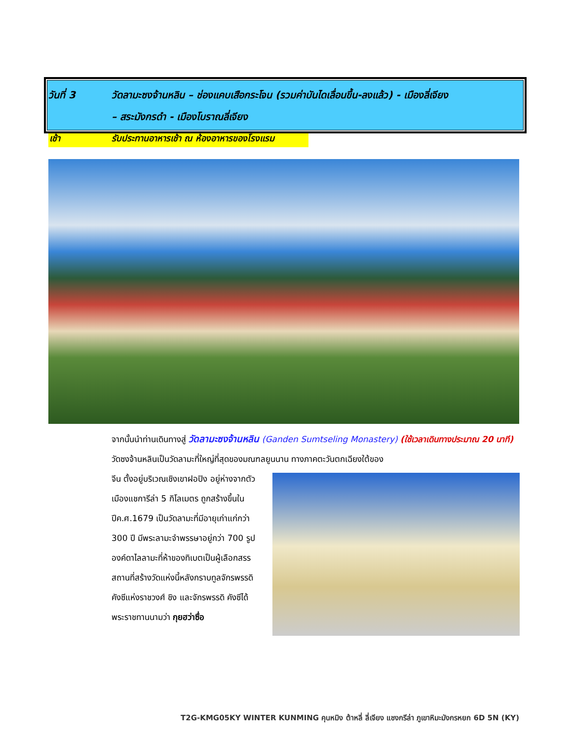วันที่ 3 วัดลามะซงจ้านหลิน – ช่องแคบเสือกระโจน (รวมค่าบันไดเลื่อนขึ้น-ลงแล้ว) - เมืองลี่เจียง
– สระมังกรดำ - เมืองโบราณลี่เจียง
เช้า รับประทานอาหารเช้า ณ ห้องอาหารของโรงแรม
จากนั้นนำท่านเดินทางสู่ วัดลามะซงจ้านหลิน (Ganden Sumtseling Monastery) (ใช้เวลาเดินทางประมาณ 20 นาที) วัดซงจ้านหลินเป็นวัดลามะที่ใหญ่ที่สุดของมณฑลยูนนาน ทางภาคตะวันตกเฉียงใต้ของ
จีน ตั้งอยู่บริเวณเชิงเขาฝอปิง อยู่ห่างจากตัวเมืองแชการีล่า 5 กิโลเมตร ถูกสร้างขึ้นในปีค.ศ.1679 เป็นวัดลามะที่มีอายุเก่าแก่กว่า 300 ปี มีพระลามะจำพรรษาอยู่กว่า 700 รูป องค์ดาไลลามะที่ห้าของทิเบตเป็นผู้เลือกสรรสถานที่สร้างวัดแห่งนี้หลังกราบทูลจักรพรรดิ คังซีแห่งราชวงศ์ ชิง และจักรพรรดิ คังซีได้พระราชทานนามว่า กุยฮว่าซื่อ
T2G-KMG05KY WINTER KUNMING คุนหมิง ต้าหลี่ ลี่เจียง แชงกรีล่า ภูเขาหิมะมังกรหยก 6D 5N (KY)